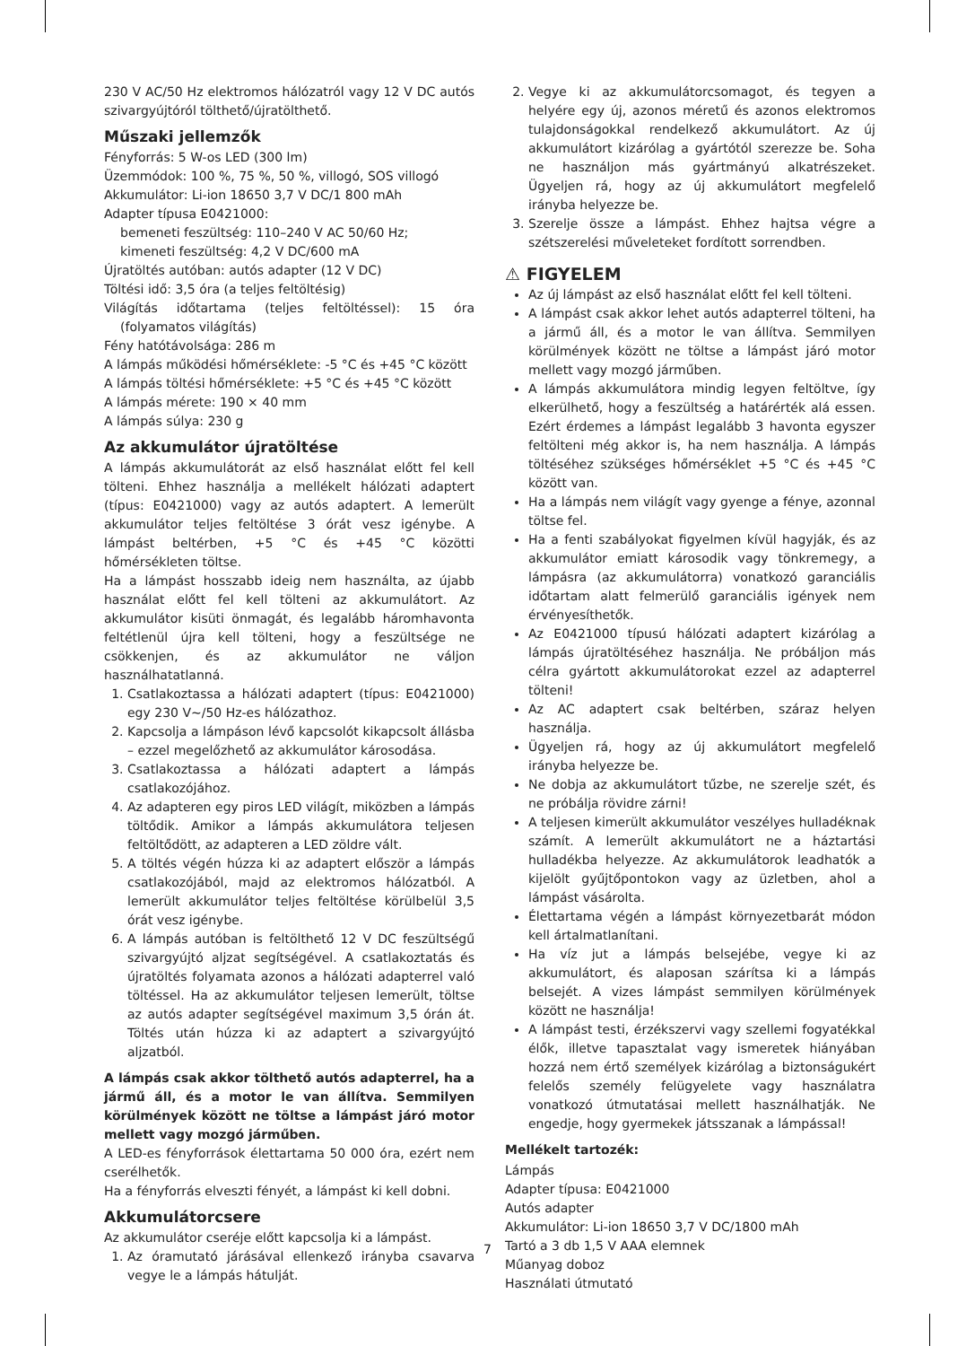230 V AC/50 Hz elektromos hálózatról vagy 12 V DC autós szivargyújtóról tölthető/újratölthető.
Műszaki jellemzők
Fényforrás: 5 W-os LED (300 lm)
Üzemmódok: 100 %, 75 %, 50 %, villogó, SOS villogó
Akkumulátor: Li-ion 18650 3,7 V DC/1 800 mAh
Adapter típusa E0421000:
bemeneti feszültség: 110–240 V AC 50/60 Hz;
kimeneti feszültség: 4,2 V DC/600 mA
Újratöltés autóban: autós adapter (12 V DC)
Töltési idő: 3,5 óra (a teljes feltöltésig)
Világítás időtartama (teljes feltöltéssel): 15 óra (folyamatos világítás)
Fény hatótávolsága: 286 m
A lámpás működési hőmérséklete: -5 °C és +45 °C között
A lámpás töltési hőmérséklete: +5 °C és +45 °C között
A lámpás mérete: 190 × 40 mm
A lámpás súlya: 230 g
Az akkumulátor újratöltése
A lámpás akkumulátorát az első használat előtt fel kell tölteni. Ehhez használja a mellékelt hálózati adaptert (típus: E0421000) vagy az autós adaptert. A lemerült akkumulátor teljes feltöltése 3 órát vesz igénybe. A lámpást beltérben, +5 °C és +45 °C közötti hőmérsékleten töltse.
Ha a lámpást hosszabb ideig nem használta, az újabb használat előtt fel kell tölteni az akkumulátort. Az akkumulátor kisüti önmagát, és legalább háromhavonta feltétlenül újra kell tölteni, hogy a feszültsége ne csökkenjen, és az akkumulátor ne váljon használhatatlanná.
1. Csatlakoztassa a hálózati adaptert (típus: E0421000) egy 230 V~/50 Hz-es hálózathoz.
2. Kapcsolja a lámpáson lévő kapcsolót kikapcsolt állásba – ezzel megelőzhető az akkumulátor károsodása.
3. Csatlakoztassa a hálózati adaptert a lámpás csatlakozójához.
4. Az adapteren egy piros LED világít, miközben a lámpás töltődik. Amikor a lámpás akkumulátora teljesen feltöltődött, az adapteren a LED zöldre vált.
5. A töltés végén húzza ki az adaptert először a lámpás csatlakozójából, majd az elektromos hálózatból. A lemerült akkumulátor teljes feltöltése körülbelül 3,5 órát vesz igénybe.
6. A lámpás autóban is feltölthető 12 V DC feszültségű szivargyújtó aljzat segítségével. A csatlakoztatás és újratöltés folyamata azonos a hálózati adapterrel való töltéssel. Ha az akkumulátor teljesen lemerült, töltse az autós adapter segítségével maximum 3,5 órán át. Töltés után húzza ki az adaptert a szivargyújtó aljzatból.
A lámpás csak akkor tölthető autós adapterrel, ha a jármű áll, és a motor le van állítva. Semmilyen körülmények között ne töltse a lámpást járó motor mellett vagy mozgó járműben.
A LED-es fényforrások élettartama 50 000 óra, ezért nem cserélhetők.
Ha a fényforrás elveszti fényét, a lámpást ki kell dobni.
Akkumulátorcsere
Az akkumulátor cseréje előtt kapcsolja ki a lámpást.
1. Az óramutató járásával ellenkező irányba csavarva vegye le a lámpás hátulját.
2. Vegye ki az akkumulátorcsomagot, és tegyen a helyére egy új, azonos méretű és azonos elektromos tulajdonságokkal rendelkező akkumulátort. Az új akkumulátort kizárólag a gyártótól szerezze be. Soha ne használjon más gyártmányú alkatrészeket. Ügyeljen rá, hogy az új akkumulátort megfelelő irányba helyezze be.
3. Szerelje össze a lámpást. Ehhez hajtsa végre a szétszerelési műveleteket fordított sorrendben.
⚠ FIGYELEM
Az új lámpást az első használat előtt fel kell tölteni.
A lámpást csak akkor lehet autós adapterrel tölteni, ha a jármű áll, és a motor le van állítva. Semmilyen körülmények között ne töltse a lámpást járó motor mellett vagy mozgó járműben.
A lámpás akkumulátora mindig legyen feltöltve, így elkerülhető, hogy a feszültség a határérték alá essen. Ezért érdemes a lámpást legalább 3 havonta egyszer feltölteni még akkor is, ha nem használja. A lámpás töltéséhez szükséges hőmérséklet +5 °C és +45 °C között van.
Ha a lámpás nem világít vagy gyenge a fénye, azonnal töltse fel.
Ha a fenti szabályokat figyelmen kívül hagyják, és az akkumulátor emiatt károsodik vagy tönkremegy, a lámpásra (az akkumulátorra) vonatkozó garanciális időtartam alatt felmerülő garanciális igények nem érvényesíthetők.
Az E0421000 típusú hálózati adaptert kizárólag a lámpás újratöltéséhez használja. Ne próbáljon más célra gyártott akkumulátorokat ezzel az adapterrel tölteni!
Az AC adaptert csak beltérben, száraz helyen használja.
Ügyeljen rá, hogy az új akkumulátort megfelelő irányba helyezze be.
Ne dobja az akkumulátort tűzbe, ne szerelje szét, és ne próbálja rövidre zárni!
A teljesen kimerült akkumulátor veszélyes hulladéknak számít. A lemerült akkumulátort ne a háztartási hulladékba helyezze. Az akkumulátorok leadhatók a kijelölt gyűjtőpontokon vagy az üzletben, ahol a lámpást vásárolta.
Élettartama végén a lámpást környezetbarát módon kell ártalmatlanítani.
Ha víz jut a lámpás belsejébe, vegye ki az akkumulátort, és alaposan szárítsa ki a lámpás belsejét. A vizes lámpást semmilyen körülmények között ne használja!
A lámpást testi, érzékszervi vagy szellemi fogyatékkal élők, illetve tapasztalat vagy ismeretek hiányában hozzá nem értő személyek kizárólag a biztonságukért felelős személy felügyelete vagy használatra vonatkozó útmutatásai mellett használhatják. Ne engedje, hogy gyermekek játsszanak a lámpással!
Mellékelt tartozék:
Lámpás
Adapter típusa: E0421000
Autós adapter
Akkumulátor: Li-ion 18650 3,7 V DC/1800 mAh
Tartó a 3 db 1,5 V AAA elemnek
Műanyag doboz
Használati útmutató
7